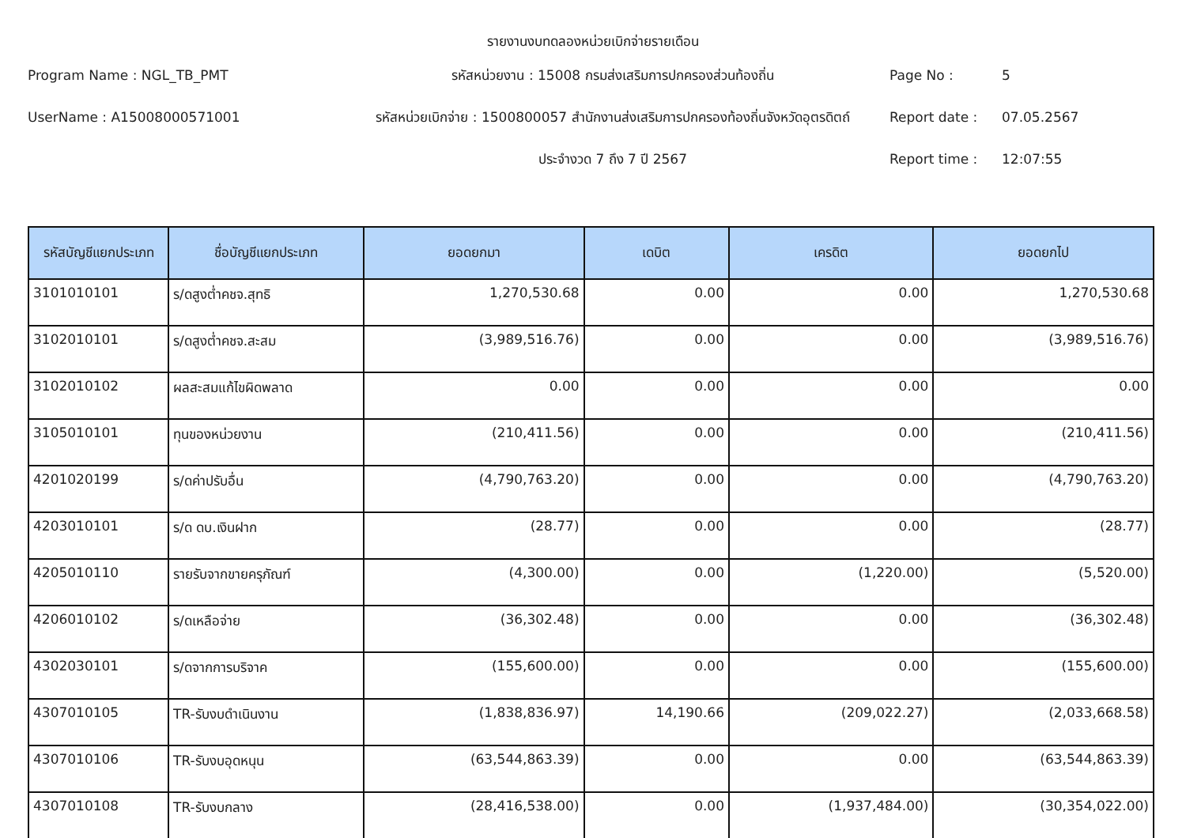รายงานงบทดลองหน่วยเบิกจ่ายรายเดือน
Program Name : NGL_TB_PMT
รหัสหน่วยงาน : 15008 กรมส่งเสริมการปกครองส่วนท้องถิ่น
Page No :
5
UserName : A15008000571001
รหัสหน่วยเบิกจ่าย : 1500800057 สำนักงานส่งเสริมการปกครองท้องถิ่นจังหวัดอุตรดิตถ์
Report date :
07.05.2567
ประจำงวด 7 ถึง 7 ปี 2567
Report time :
12:07:55
| รหัสบัญชีแยกประเภท | ชื่อบัญชีแยกประเภท | ยอดยกมา | เดบิต | เครดิต | ยอดยกไป |
| --- | --- | --- | --- | --- | --- |
| 3101010101 | ร/ดสูงต่ำคชจ.สุทธิ | 1,270,530.68 | 0.00 | 0.00 | 1,270,530.68 |
| 3102010101 | ร/ดสูงต่ำคชจ.สะสม | (3,989,516.76) | 0.00 | 0.00 | (3,989,516.76) |
| 3102010102 | ผลสะสมแก้ไขผิดพลาด | 0.00 | 0.00 | 0.00 | 0.00 |
| 3105010101 | ทุนของหน่วยงาน | (210,411.56) | 0.00 | 0.00 | (210,411.56) |
| 4201020199 | ร/ดค่าปรับอื่น | (4,790,763.20) | 0.00 | 0.00 | (4,790,763.20) |
| 4203010101 | ร/ด ดบ.เงินฝาก | (28.77) | 0.00 | 0.00 | (28.77) |
| 4205010110 | รายรับจากขายครุภัณฑ์ | (4,300.00) | 0.00 | (1,220.00) | (5,520.00) |
| 4206010102 | ร/ดเหลือจ่าย | (36,302.48) | 0.00 | 0.00 | (36,302.48) |
| 4302030101 | ร/ดจากการบริจาค | (155,600.00) | 0.00 | 0.00 | (155,600.00) |
| 4307010105 | TR-รับงบดำเนินงาน | (1,838,836.97) | 14,190.66 | (209,022.27) | (2,033,668.58) |
| 4307010106 | TR-รับงบอุดหนุน | (63,544,863.39) | 0.00 | 0.00 | (63,544,863.39) |
| 4307010108 | TR-รับงบกลาง | (28,416,538.00) | 0.00 | (1,937,484.00) | (30,354,022.00) |